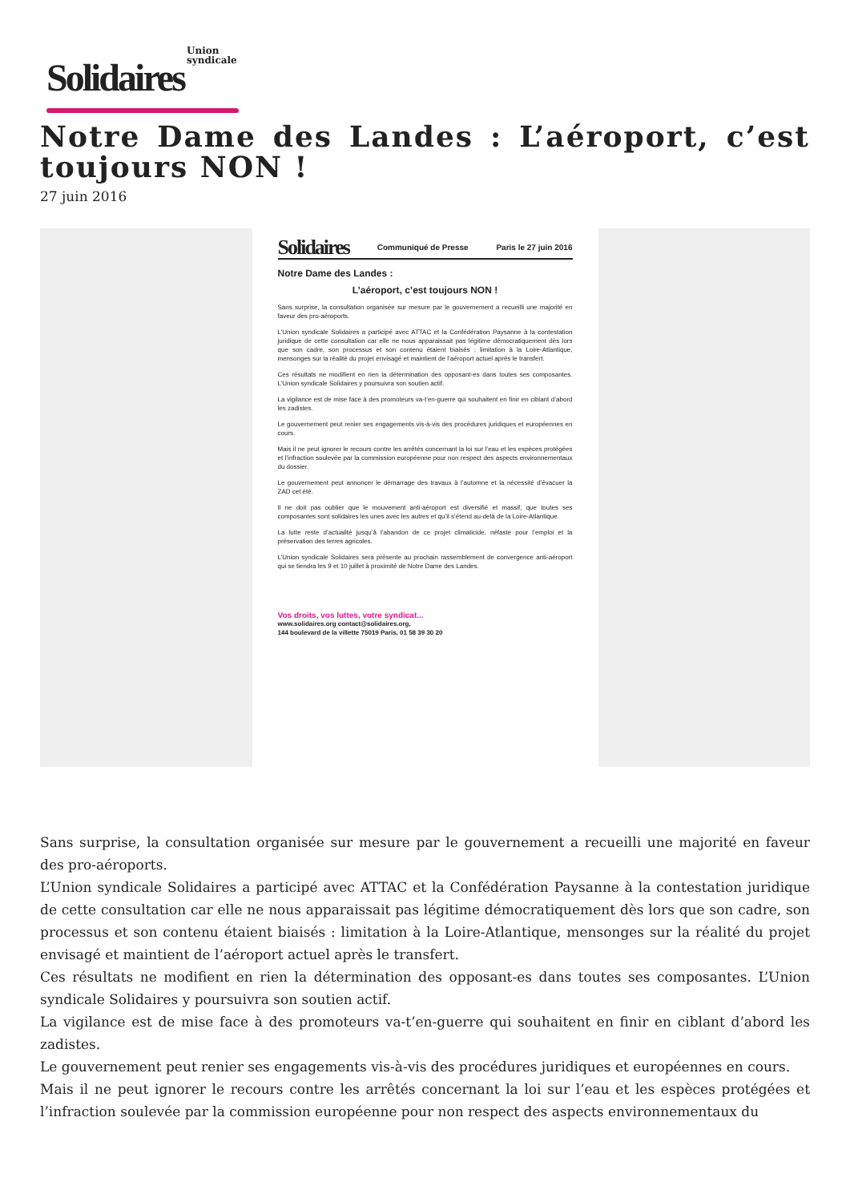Union
syndicale
Solidaires
Notre Dame des Landes : L’aéroport, c’est toujours NON !
27 juin 2016
Solidaires Communiqué de Presse Paris le 27 juin 2016
Notre Dame des Landes :
L’aéroport, c’est toujours NON !
Sans surprise, la consultation organisée sur mesure par le gouvernement a recueilli une majorité en faveur des pro-aéroports.
L’Union syndicale Solidaires a participé avec ATTAC et la Confédération Paysanne à la contestation juridique de cette consultation car elle ne nous apparaissait pas légitime démocratiquement dès lors que son cadre, son processus et son contenu étaient biaisés : limitation à la Loire-Atlantique, mensonges sur la réalité du projet envisagé et maintient de l’aéroport actuel après le transfert.
Ces résultats ne modifient en rien la détermination des opposant-es dans toutes ses composantes. L’Union syndicale Solidaires y poursuivra son soutien actif.
La vigilance est de mise face à des promoteurs va-t’en-guerre qui souhaitent en finir en ciblant d’abord les zadistes.
Le gouvernement peut renier ses engagements vis-à-vis des procédures juridiques et européennes en cours.
Mais il ne peut ignorer le recours contre les arrêtés concernant la loi sur l’eau et les espèces protégées et l’infraction soulevée par la commission européenne pour non respect des aspects environnementaux du dossier.
Le gouvernement peut annoncer le démarrage des travaux à l’automne et la nécessité d’évacuer la ZAD cet été.
Il ne doit pas oublier que le mouvement anti-aéroport est diversifié et massif, que toutes ses composantes sont solidaires les unes avec les autres et qu’il s’étend au-delà de la Loire-Atlantique.
La lutte reste d’actualité jusqu’à l’abandon de ce projet climaticide, néfaste pour l’emploi et la préservation des terres agricoles.
L’Union syndicale Solidaires sera présente au prochain rassemblement de convergence anti-aéroport qui se tiendra les 9 et 10 juillet à proximité de Notre Dame des Landes.
Vos droits, vos luttes, votre syndicat...
www.solidaires.org contact@solidaires.org,
144 boulevard de la villette 75019 Paris, 01 58 39 30 20
Sans surprise, la consultation organisée sur mesure par le gouvernement a recueilli une majorité en faveur des pro-aéroports.
L’Union syndicale Solidaires a participé avec ATTAC et la Confédération Paysanne à la contestation juridique de cette consultation car elle ne nous apparaissait pas légitime démocratiquement dès lors que son cadre, son processus et son contenu étaient biaisés : limitation à la Loire-Atlantique, mensonges sur la réalité du projet envisagé et maintient de l’aéroport actuel après le transfert.
Ces résultats ne modifient en rien la détermination des opposant-es dans toutes ses composantes. L’Union syndicale Solidaires y poursuivra son soutien actif.
La vigilance est de mise face à des promoteurs va-t’en-guerre qui souhaitent en finir en ciblant d’abord les zadistes.
Le gouvernement peut renier ses engagements vis-à-vis des procédures juridiques et européennes en cours.
Mais il ne peut ignorer le recours contre les arrêtés concernant la loi sur l’eau et les espèces protégées et l’infraction soulevée par la commission européenne pour non respect des aspects environnementaux du